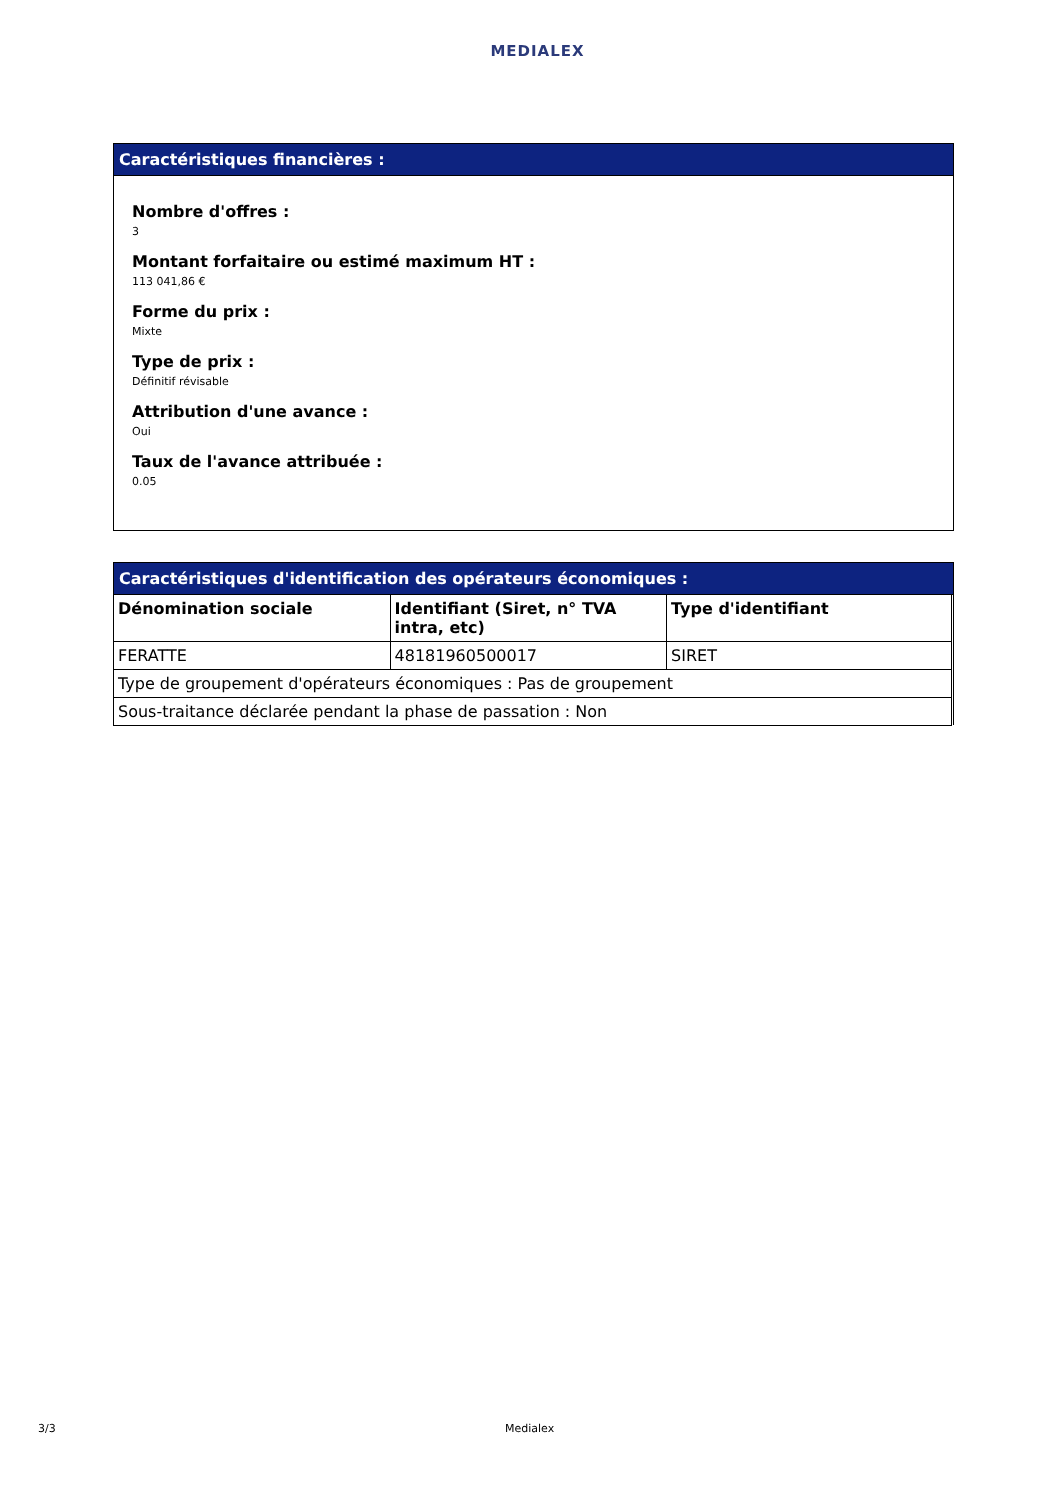MEDIALEX
Caractéristiques financières :
Nombre d'offres :
3
Montant forfaitaire ou estimé maximum HT :
113 041,86 €
Forme du prix :
Mixte
Type de prix :
Définitif révisable
Attribution d'une avance :
Oui
Taux de l'avance attribuée :
0.05
Caractéristiques d'identification des opérateurs économiques :
| Dénomination sociale | Identifiant (Siret, n° TVA intra, etc) | Type d'identifiant |
| --- | --- | --- |
| FERATTE | 48181960500017 | SIRET |
| Type de groupement d'opérateurs économiques : Pas de groupement | | |
| Sous-traitance déclarée pendant la phase de passation : Non | | |
3/3 Medialex